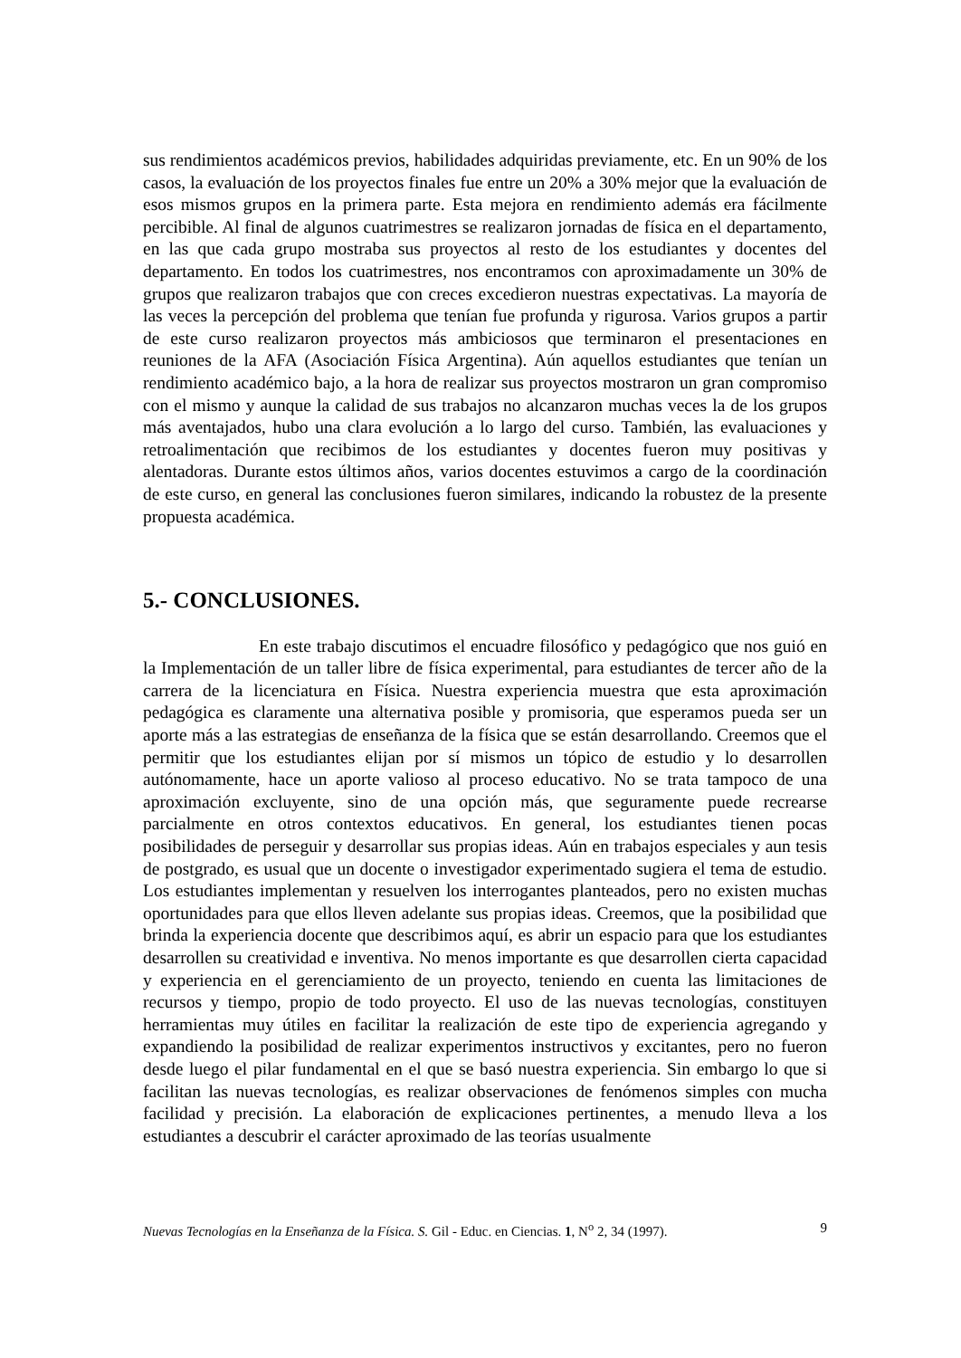sus rendimientos académicos previos, habilidades adquiridas previamente, etc. En un 90% de los casos, la evaluación de los proyectos finales fue entre un 20% a 30% mejor que la evaluación de esos mismos grupos en la primera parte. Esta mejora en rendimiento además era fácilmente percibible. Al final de algunos cuatrimestres se realizaron jornadas de física en el departamento, en las que cada grupo mostraba sus proyectos al resto de los estudiantes y docentes del departamento. En todos los cuatrimestres, nos encontramos con aproximadamente un 30% de grupos que realizaron trabajos que con creces excedieron nuestras expectativas. La mayoría de las veces la percepción del problema que tenían fue profunda y rigurosa. Varios grupos a partir de este curso realizaron proyectos más ambiciosos que terminaron el presentaciones en reuniones de la AFA (Asociación Física Argentina). Aún aquellos estudiantes que tenían un rendimiento académico bajo, a la hora de realizar sus proyectos mostraron un gran compromiso con el mismo y aunque la calidad de sus trabajos no alcanzaron muchas veces la de los grupos más aventajados, hubo una clara evolución a lo largo del curso. También, las evaluaciones y retroalimentación que recibimos de los estudiantes y docentes fueron muy positivas y alentadoras. Durante estos últimos años, varios docentes estuvimos a cargo de la coordinación de este curso, en general las conclusiones fueron similares, indicando la robustez de la presente propuesta académica.
5.- CONCLUSIONES.
En este trabajo discutimos el encuadre filosófico y pedagógico que nos guió en la Implementación de un taller libre de física experimental, para estudiantes de tercer año de la carrera de la licenciatura en Física. Nuestra experiencia muestra que esta aproximación pedagógica es claramente una alternativa posible y promisoria, que esperamos pueda ser un aporte más a las estrategias de enseñanza de la física que se están desarrollando. Creemos que el permitir que los estudiantes elijan por sí mismos un tópico de estudio y lo desarrollen autónomamente, hace un aporte valioso al proceso educativo. No se trata tampoco de una aproximación excluyente, sino de una opción más, que seguramente puede recrearse parcialmente en otros contextos educativos. En general, los estudiantes tienen pocas posibilidades de perseguir y desarrollar sus propias ideas. Aún en trabajos especiales y aun tesis de postgrado, es usual que un docente o investigador experimentado sugiera el tema de estudio. Los estudiantes implementan y resuelven los interrogantes planteados, pero no existen muchas oportunidades para que ellos lleven adelante sus propias ideas. Creemos, que la posibilidad que brinda la experiencia docente que describimos aquí, es abrir un espacio para que los estudiantes desarrollen su creatividad e inventiva. No menos importante es que desarrollen cierta capacidad y experiencia en el gerenciamiento de un proyecto, teniendo en cuenta las limitaciones de recursos y tiempo, propio de todo proyecto. El uso de las nuevas tecnologías, constituyen herramientas muy útiles en facilitar la realización de este tipo de experiencia agregando y expandiendo la posibilidad de realizar experimentos instructivos y excitantes, pero no fueron desde luego el pilar fundamental en el que se basó nuestra experiencia. Sin embargo lo que si facilitan las nuevas tecnologías, es realizar observaciones de fenómenos simples con mucha facilidad y precisión. La elaboración de explicaciones pertinentes, a menudo lleva a los estudiantes a descubrir el carácter aproximado de las teorías usualmente
Nuevas Tecnologías en la Enseñanza de la Física. S. Gil - Educ. en Ciencias. 1, N<sup>o</sup> 2, 34 (1997). 9